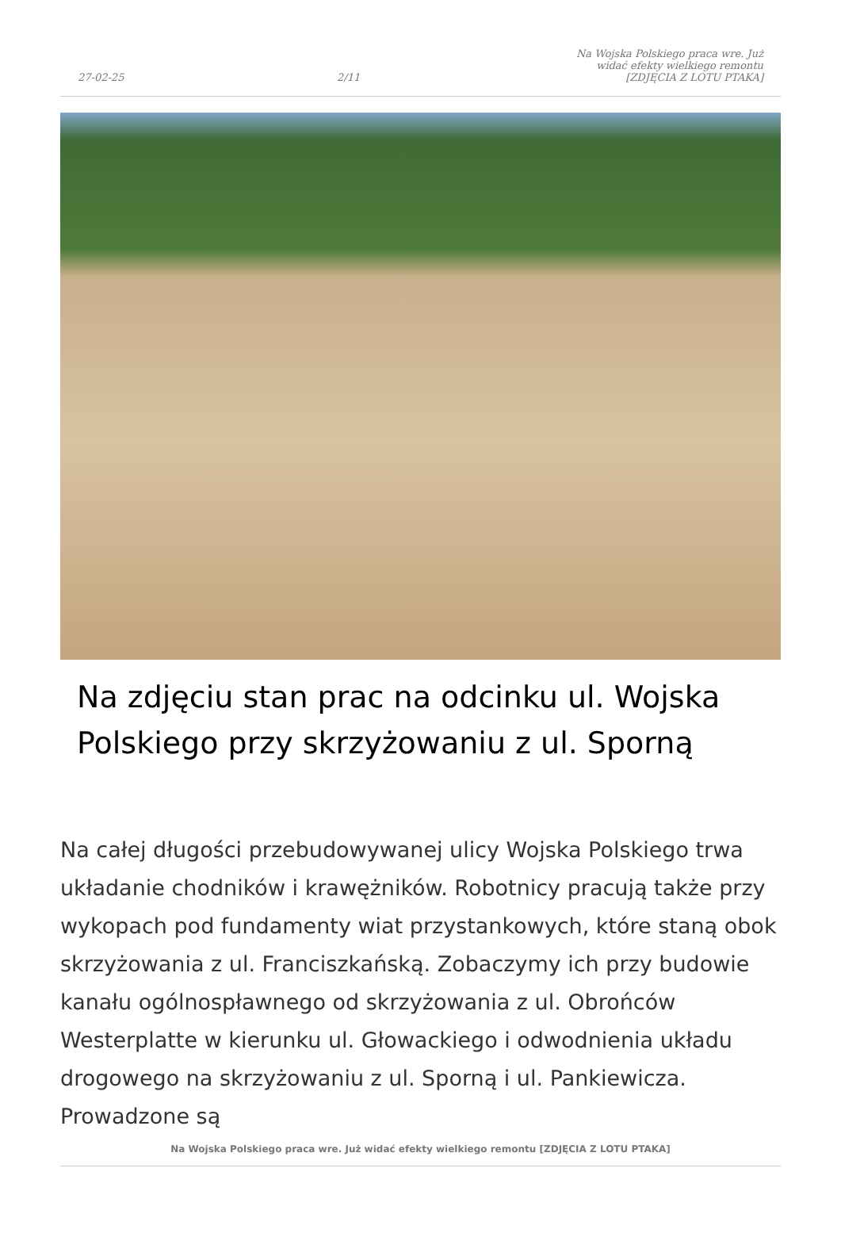27-02-25 2/11 Na Wojska Polskiego praca wre. Już widać efekty wielkiego remontu [ZDJĘCIA Z LOTU PTAKA]
Na zdjęciu stan prac na odcinku ul. Wojska Polskiego przy skrzyżowaniu z ul. Sporną
Na całej długości przebudowywanej ulicy Wojska Polskiego trwa układanie chodników i krawężników. Robotnicy pracują także przy wykopach pod fundamenty wiat przystankowych, które staną obok skrzyżowania z ul. Franciszkańską. Zobaczymy ich przy budowie kanału ogólnospławnego od skrzyżowania z ul. Obrońców Westerplatte w kierunku ul. Głowackiego i odwodnienia układu drogowego na skrzyżowaniu z ul. Sporną i ul. Pankiewicza. Prowadzone są
Na Wojska Polskiego praca wre. Już widać efekty wielkiego remontu [ZDJĘCIA Z LOTU PTAKA]